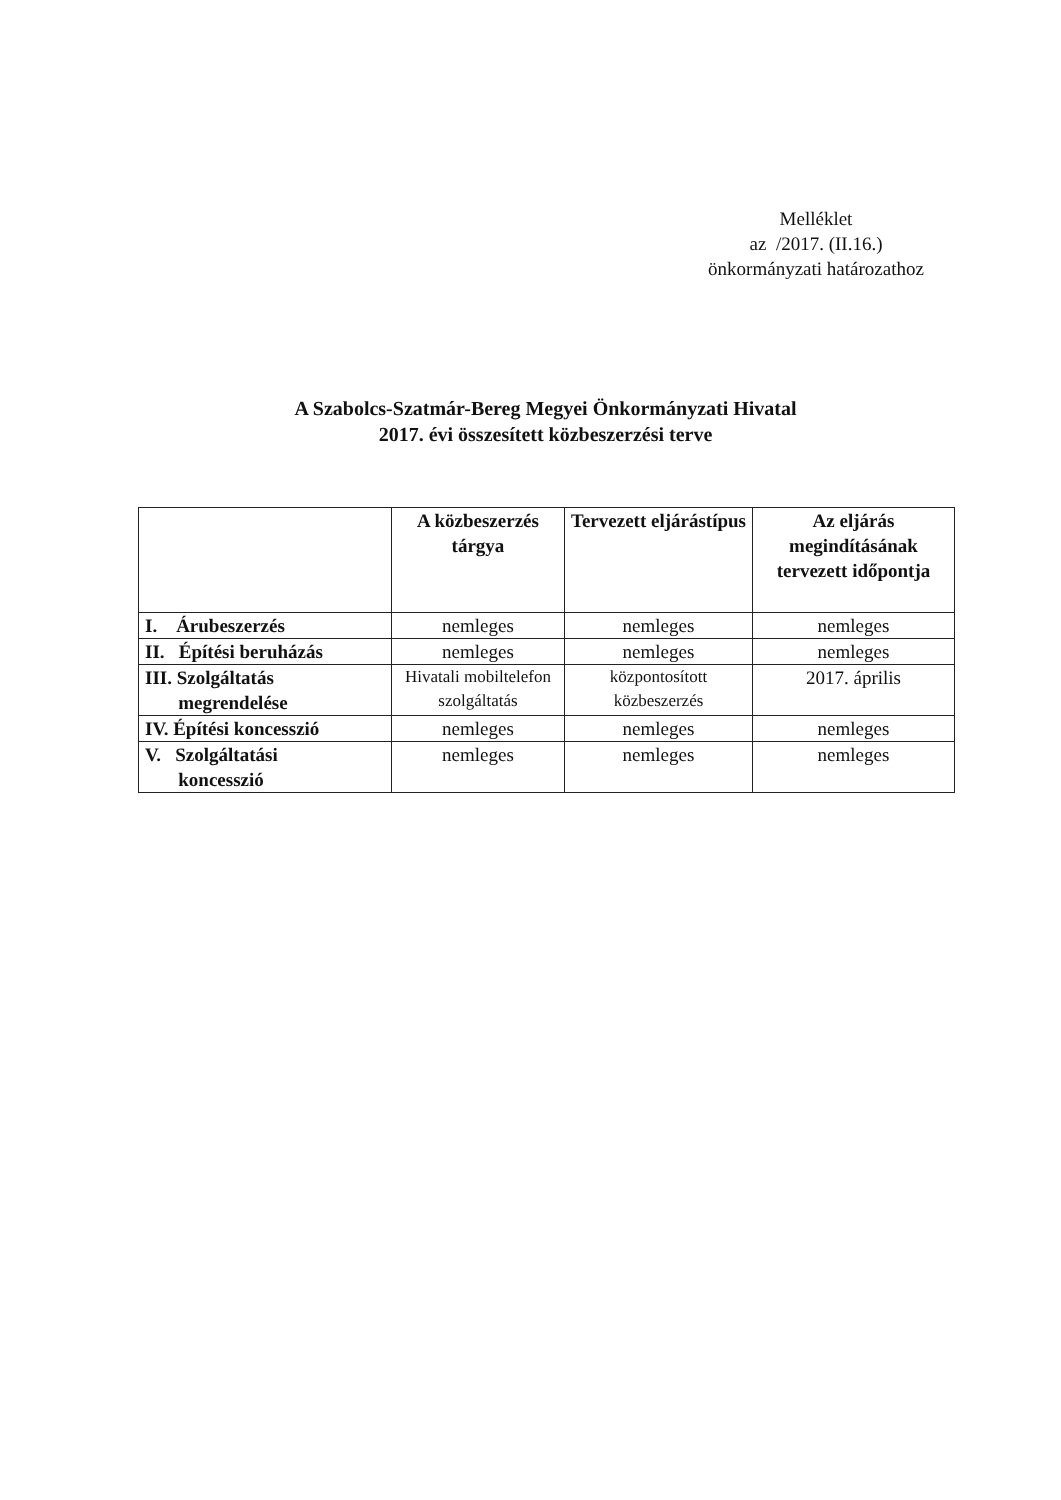Melléklet
az /2017. (II.16.)
önkormányzati határozathoz
A Szabolcs-Szatmár-Bereg Megyei Önkormányzati Hivatal
2017. évi összesített közbeszerzési terve
| | A közbeszerzés tárgya | Tervezett eljárástípus | Az eljárás megindításának tervezett időpontja |
| --- | --- | --- | --- |
| I. Árubeszerzés | nemleges | nemleges | nemleges |
| II. Építési beruházás | nemleges | nemleges | nemleges |
| III. Szolgáltatás megrendelése | Hivatali mobiltelefon szolgáltatás | központosított közbeszerzés | 2017. április |
| IV. Építési koncesszió | nemleges | nemleges | nemleges |
| V. Szolgáltatási koncesszió | nemleges | nemleges | nemleges |